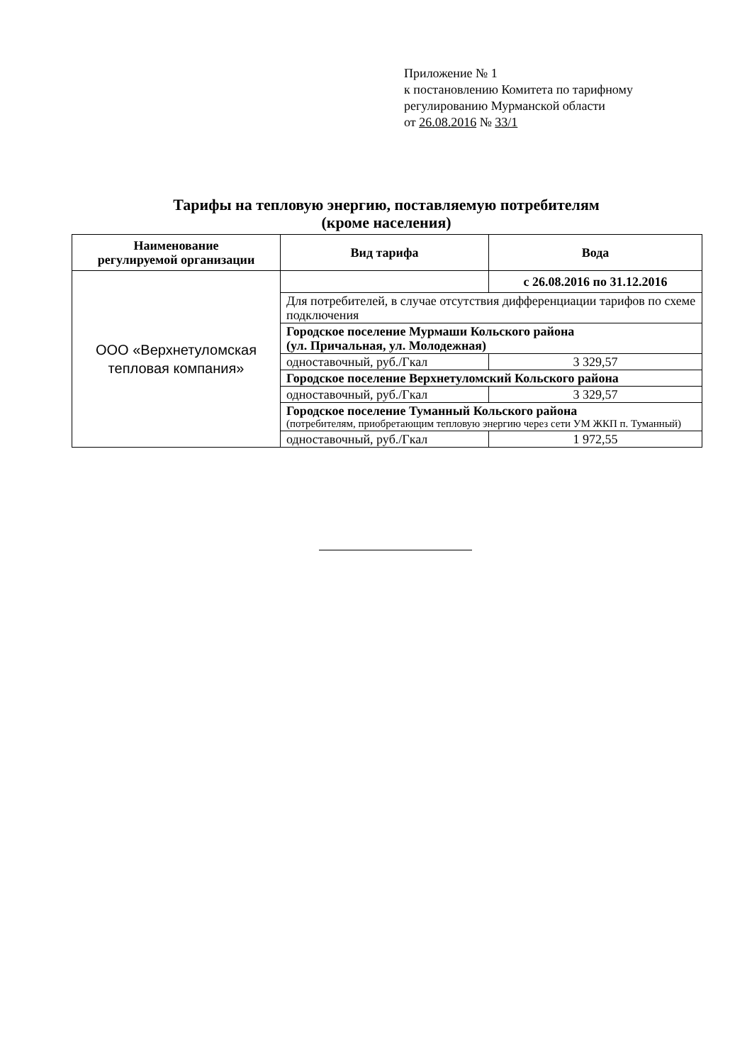Приложение № 1
к постановлению Комитета по тарифному
регулированию Мурманской области
от 26.08.2016 № 33/1
Тарифы на тепловую энергию, поставляемую потребителям
(кроме населения)
| Наименование регулируемой организации | Вид тарифа | Вода |
| --- | --- | --- |
| ООО «Верхнетуломская тепловая компания» | | с 26.08.2016 по 31.12.2016 |
| | Для потребителей, в случае отсутствия дифференциации тарифов по схеме подключения | |
| | Городское поселение Мурмаши Кольского района (ул. Причальная, ул. Молодежная) | |
| | одноставочный, руб./Гкал | 3 329,57 |
| | Городское поселение Верхнетуломский Кольского района | |
| | одноставочный, руб./Гкал | 3 329,57 |
| | Городское поселение Туманный Кольского района (потребителям, приобретающим тепловую энергию через сети УМ ЖКП п. Туманный) | |
| | одноставочный, руб./Гкал | 1 972,55 |